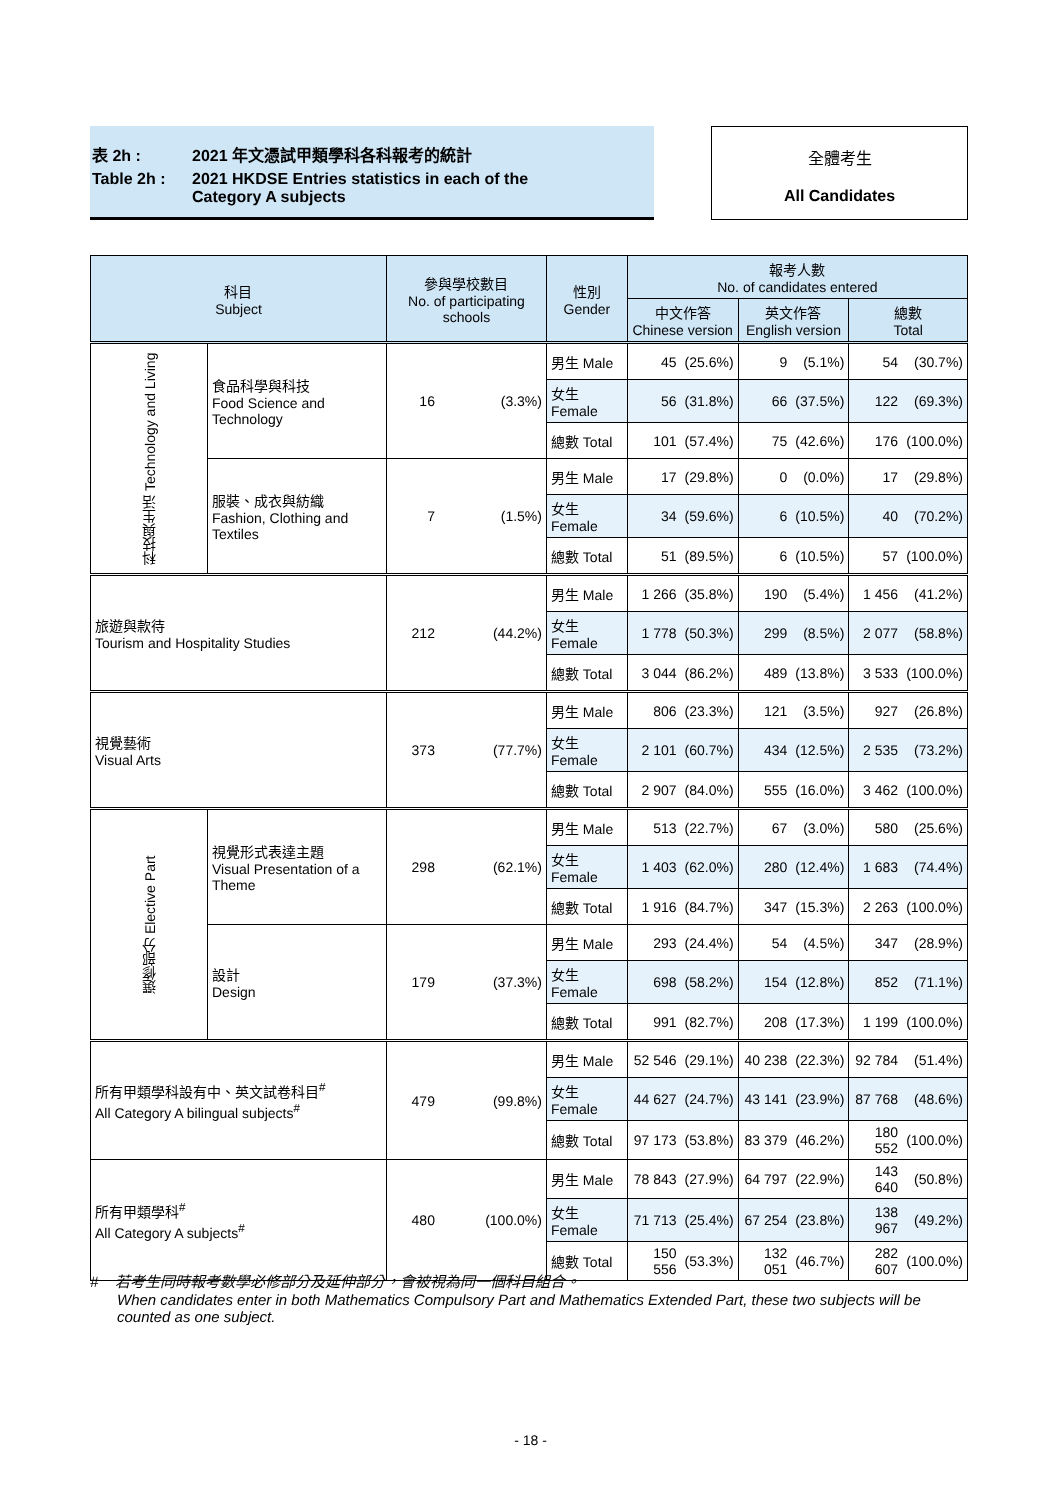表 2h : 2021 年文憑試甲類學科各科報考的統計
Table 2h : 2021 HKDSE Entries statistics in each of the
Category A subjects
全體考生
All Candidates
| 科目 Subject | | 參與學校數目 No. of participating schools | | 性別 Gender | 報考人數 No. of candidates entered | | | | | |
| --- | --- | --- | --- | --- | --- | --- | --- | --- | --- | --- |
| | | | | | 中文作答 Chinese version | | 英文作答 English version | | 總數 Total | |
| 科技與生活 Technology and Living | 食品科學與科技 Food Science and Technology | 16 | (3.3%) | 男生 Male | 45 | (25.6%) | 9 | (5.1%) | 54 | (30.7%) |
| | | | | 女生 Female | 56 | (31.8%) | 66 | (37.5%) | 122 | (69.3%) |
| | | | | 總數 Total | 101 | (57.4%) | 75 | (42.6%) | 176 | (100.0%) |
| | 服裝、成衣與紡織 Fashion, Clothing and Textiles | 7 | (1.5%) | 男生 Male | 17 | (29.8%) | 0 | (0.0%) | 17 | (29.8%) |
| | | | | 女生 Female | 34 | (59.6%) | 6 | (10.5%) | 40 | (70.2%) |
| | | | | 總數 Total | 51 | (89.5%) | 6 | (10.5%) | 57 | (100.0%) |
| 旅遊與款待 Tourism and Hospitality Studies | | 212 | (44.2%) | 男生 Male | 1 266 | (35.8%) | 190 | (5.4%) | 1 456 | (41.2%) |
| | | | | 女生 Female | 1 778 | (50.3%) | 299 | (8.5%) | 2 077 | (58.8%) |
| | | | | 總數 Total | 3 044 | (86.2%) | 489 | (13.8%) | 3 533 | (100.0%) |
| 視覺藝術 Visual Arts | | 373 | (77.7%) | 男生 Male | 806 | (23.3%) | 121 | (3.5%) | 927 | (26.8%) |
| | | | | 女生 Female | 2 101 | (60.7%) | 434 | (12.5%) | 2 535 | (73.2%) |
| | | | | 總數 Total | 2 907 | (84.0%) | 555 | (16.0%) | 3 462 | (100.0%) |
| 選修部分 Elective Part | 視覺形式表達主題 Visual Presentation of a Theme | 298 | (62.1%) | 男生 Male | 513 | (22.7%) | 67 | (3.0%) | 580 | (25.6%) |
| | | | | 女生 Female | 1 403 | (62.0%) | 280 | (12.4%) | 1 683 | (74.4%) |
| | | | | 總數 Total | 1 916 | (84.7%) | 347 | (15.3%) | 2 263 | (100.0%) |
| | 設計 Design | 179 | (37.3%) | 男生 Male | 293 | (24.4%) | 54 | (4.5%) | 347 | (28.9%) |
| | | | | 女生 Female | 698 | (58.2%) | 154 | (12.8%) | 852 | (71.1%) |
| | | | | 總數 Total | 991 | (82.7%) | 208 | (17.3%) | 1 199 | (100.0%) |
| 所有甲類學科設有中、英文試卷科目<sup>#</sup> All Category A bilingual subjects<sup>#</sup> | | 479 | (99.8%) | 男生 Male | 52 546 | (29.1%) | 40 238 | (22.3%) | 92 784 | (51.4%) |
| | | | | 女生 Female | 44 627 | (24.7%) | 43 141 | (23.9%) | 87 768 | (48.6%) |
| | | | | 總數 Total | 97 173 | (53.8%) | 83 379 | (46.2%) | 180 552 | (100.0%) |
| 所有甲類學科<sup>#</sup> All Category A subjects<sup>#</sup> | | 480 | (100.0%) | 男生 Male | 78 843 | (27.9%) | 64 797 | (22.9%) | 143 640 | (50.8%) |
| | | | | 女生 Female | 71 713 | (25.4%) | 67 254 | (23.8%) | 138 967 | (49.2%) |
| | | | | 總數 Total | 150 556 | (53.3%) | 132 051 | (46.7%) | 282 607 | (100.0%) |
# 若考生同時報考數學必修部分及延伸部分，會被視為同一個科目組合。
When candidates enter in both Mathematics Compulsory Part and Mathematics Extended Part, these two subjects will be counted as one subject.
- 18 -